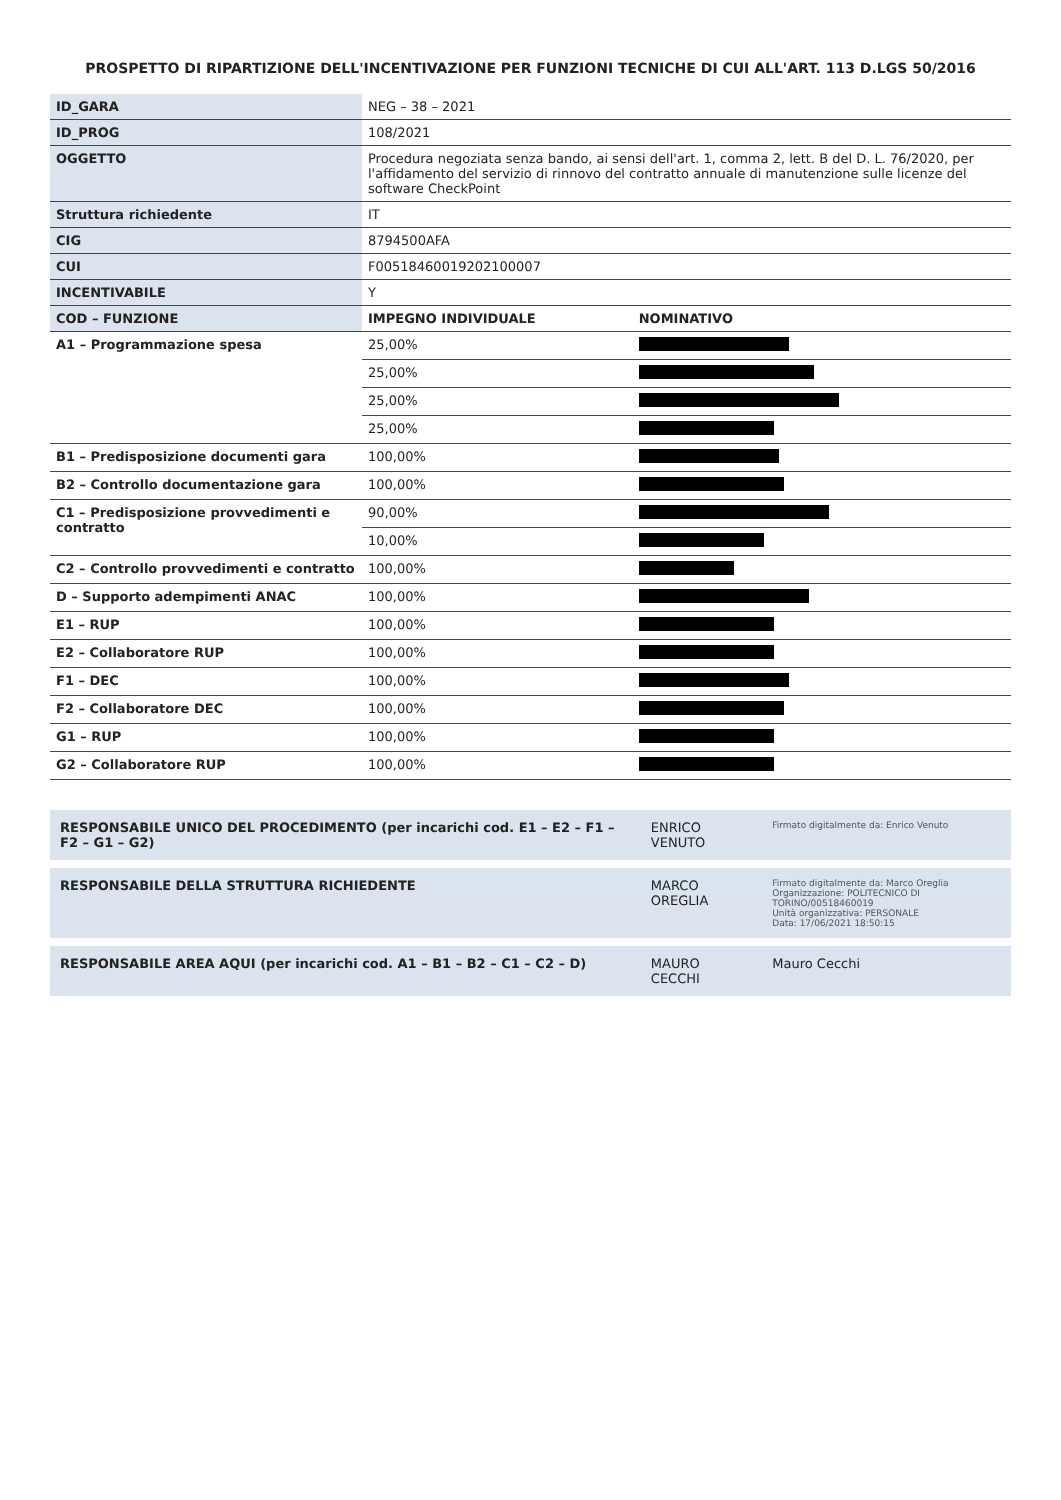PROSPETTO DI RIPARTIZIONE DELL'INCENTIVAZIONE PER FUNZIONI TECNICHE DI CUI ALL'ART. 113 D.LGS 50/2016
| ID_GARA | NEG – 38 – 2021 | |
| ID_PROG | 108/2021 | |
| OGGETTO | Procedura negoziata senza bando, ai sensi dell'art. 1, comma 2, lett. B del D. L. 76/2020, per l'affidamento del servizio di rinnovo del contratto annuale di manutenzione sulle licenze del software CheckPoint | |
| Struttura richiedente | IT | |
| CIG | 8794500AFA | |
| CUI | F00518460019202100007 | |
| INCENTIVABILE | Y | |
| COD – FUNZIONE | IMPEGNO INDIVIDUALE | NOMINATIVO |
| A1 – Programmazione spesa | 25,00% | |
| | 25,00% | |
| | 25,00% | |
| | 25,00% | |
| B1 – Predisposizione documenti gara | 100,00% | |
| B2 – Controllo documentazione gara | 100,00% | |
| C1 – Predisposizione provvedimenti e contratto | 90,00% | |
| | 10,00% | |
| C2 – Controllo provvedimenti e contratto | 100,00% | |
| D – Supporto adempimenti ANAC | 100,00% | |
| E1 – RUP | 100,00% | |
| E2 – Collaboratore RUP | 100,00% | |
| F1 – DEC | 100,00% | |
| F2 – Collaboratore DEC | 100,00% | |
| G1 – RUP | 100,00% | |
| G2 – Collaboratore RUP | 100,00% | |
| RESPONSABILE UNICO DEL PROCEDIMENTO (per incarichi cod. E1 – E2 – F1 – F2 – G1 – G2) | ENRICO VENUTO | Firmato digitalmente da: Enrico Venuto |
| RESPONSABILE DELLA STRUTTURA RICHIEDENTE | MARCO OREGLIA | Firmato digitalmente da: Marco Oreglia Organizzazione: POLITECNICO DI TORINO/00518460019 Unità organizzativa: PERSONALE Data: 17/06/2021 18:50:15 |
| RESPONSABILE AREA AQUI (per incarichi cod. A1 – B1 – B2 – C1 – C2 – D) | MAURO CECCHI | Mauro Cecchi |